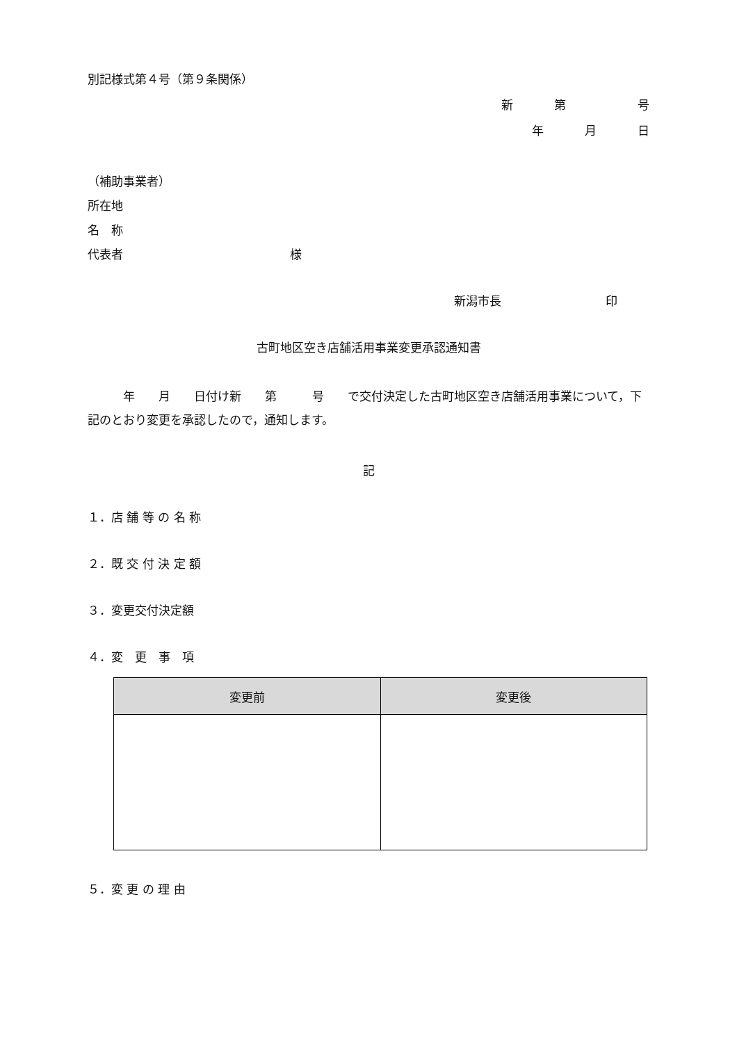別記様式第４号（第９条関係）
新 第 号
年 月 日
（補助事業者）
所在地
名　称
代表者 様
新潟市長 印
古町地区空き店舗活用事業変更承認通知書
　　　年　　月　　日付け新　　第　　　号　　で交付決定した古町地区空き店舗活用事業について，下記のとおり変更を承認したので，通知します。
記
１．店 舗 等 の 名 称
２．既 交 付 決 定 額
３．変更交付決定額
４．変　更　事　項
| 変更前 | 変更後 |
| --- | --- |
５．変 更 の 理 由